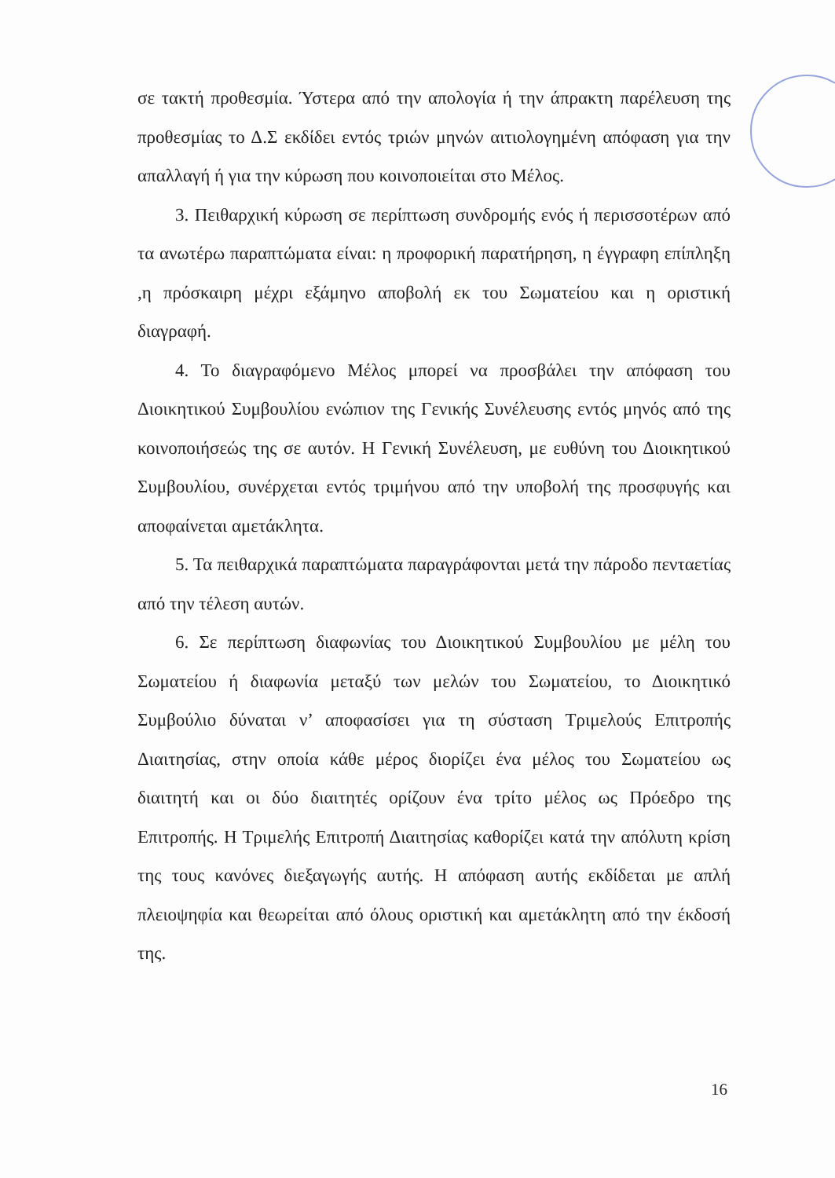σε τακτή προθεσμία. Ύστερα από την απολογία ή την άπρακτη παρέλευση της προθεσμίας το Δ.Σ εκδίδει εντός τριών μηνών αιτιολογημένη απόφαση για την απαλλαγή ή για την κύρωση που κοινοποιείται στο Μέλος.
3. Πειθαρχική κύρωση σε περίπτωση συνδρομής ενός ή περισσοτέρων από τα ανωτέρω παραπτώματα είναι: η προφορική παρατήρηση, η έγγραφη επίπληξη ,η πρόσκαιρη μέχρι εξάμηνο αποβολή εκ του Σωματείου και η οριστική διαγραφή.
4. Το διαγραφόμενο Μέλος μπορεί να προσβάλει την απόφαση του Διοικητικού Συμβουλίου ενώπιον της Γενικής Συνέλευσης εντός μηνός από της κοινοποιήσεώς της σε αυτόν. Η Γενική Συνέλευση, με ευθύνη του Διοικητικού Συμβουλίου, συνέρχεται εντός τριμήνου από την υποβολή της προσφυγής και αποφαίνεται αμετάκλητα.
5. Τα πειθαρχικά παραπτώματα παραγράφονται μετά την πάροδο πενταετίας από την τέλεση αυτών.
6. Σε περίπτωση διαφωνίας του Διοικητικού Συμβουλίου με μέλη του Σωματείου ή διαφωνία μεταξύ των μελών του Σωματείου, το Διοικητικό Συμβούλιο δύναται ν’ αποφασίσει για τη σύσταση Τριμελούς Επιτροπής Διαιτησίας, στην οποία κάθε μέρος διορίζει ένα μέλος του Σωματείου ως διαιτητή και οι δύο διαιτητές ορίζουν ένα τρίτο μέλος ως Πρόεδρο της Επιτροπής. Η Τριμελής Επιτροπή Διαιτησίας καθορίζει κατά την απόλυτη κρίση της τους κανόνες διεξαγωγής αυτής. Η απόφαση αυτής εκδίδεται με απλή πλειοψηφία και θεωρείται από όλους οριστική και αμετάκλητη από την έκδοσή της.
16